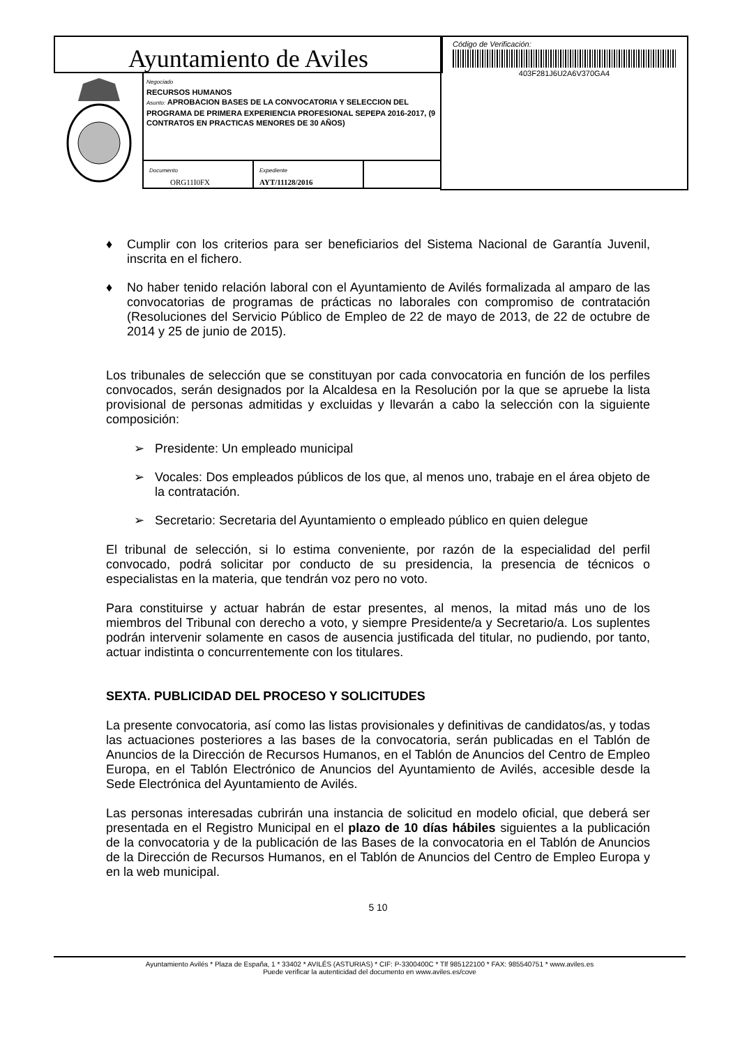Ayuntamiento de Aviles
Código de Verificación:
403F281J6U2A6V370GA4
Negociado
RECURSOS HUMANOS
Asunto: APROBACION BASES DE LA CONVOCATORIA Y SELECCION DEL PROGRAMA DE PRIMERA EXPERIENCIA PROFESIONAL SEPEPA 2016-2017, (9 CONTRATOS EN PRACTICAS MENORES DE 30 AÑOS)
Documento
ORG11I0FX
Expediente
AYT/11128/2016
♦ Cumplir con los criterios para ser beneficiarios del Sistema Nacional de Garantía Juvenil, inscrita en el fichero.
♦ No haber tenido relación laboral con el Ayuntamiento de Avilés formalizada al amparo de las convocatorias de programas de prácticas no laborales con compromiso de contratación (Resoluciones del Servicio Público de Empleo de 22 de mayo de 2013, de 22 de octubre de 2014 y 25 de junio de 2015).
Los tribunales de selección que se constituyan por cada convocatoria en función de los perfiles convocados, serán designados por la Alcaldesa en la Resolución por la que se apruebe la lista provisional de personas admitidas y excluidas y llevarán a cabo la selección con la siguiente composición:
➢ Presidente: Un empleado municipal
➢ Vocales: Dos empleados públicos de los que, al menos uno, trabaje en el área objeto de la contratación.
➢ Secretario: Secretaria del Ayuntamiento o empleado público en quien delegue
El tribunal de selección, si lo estima conveniente, por razón de la especialidad del perfil convocado, podrá solicitar por conducto de su presidencia, la presencia de técnicos o especialistas en la materia, que tendrán voz pero no voto.
Para constituirse y actuar habrán de estar presentes, al menos, la mitad más uno de los miembros del Tribunal con derecho a voto, y siempre Presidente/a y Secretario/a. Los suplentes podrán intervenir solamente en casos de ausencia justificada del titular, no pudiendo, por tanto, actuar indistinta o concurrentemente con los titulares.
SEXTA. PUBLICIDAD DEL PROCESO Y SOLICITUDES
La presente convocatoria, así como las listas provisionales y definitivas de candidatos/as, y todas las actuaciones posteriores a las bases de la convocatoria, serán publicadas en el Tablón de Anuncios de la Dirección de Recursos Humanos, en el Tablón de Anuncios del Centro de Empleo Europa, en el Tablón Electrónico de Anuncios del Ayuntamiento de Avilés, accesible desde la Sede Electrónica del Ayuntamiento de Avilés.
Las personas interesadas cubrirán una instancia de solicitud en modelo oficial, que deberá ser presentada en el Registro Municipal en el plazo de 10 días hábiles siguientes a la publicación de la convocatoria y de la publicación de las Bases de la convocatoria en el Tablón de Anuncios de la Dirección de Recursos Humanos, en el Tablón de Anuncios del Centro de Empleo Europa y en la web municipal.
5 10
Ayuntamiento Avilés * Plaza de España, 1 * 33402 * AVILÉS (ASTURIAS) * CIF: P-3300400C * Tlf 985122100 * FAX: 985540751 * www.aviles.es
Puede verificar la autenticidad del documento en www.aviles.es/cove